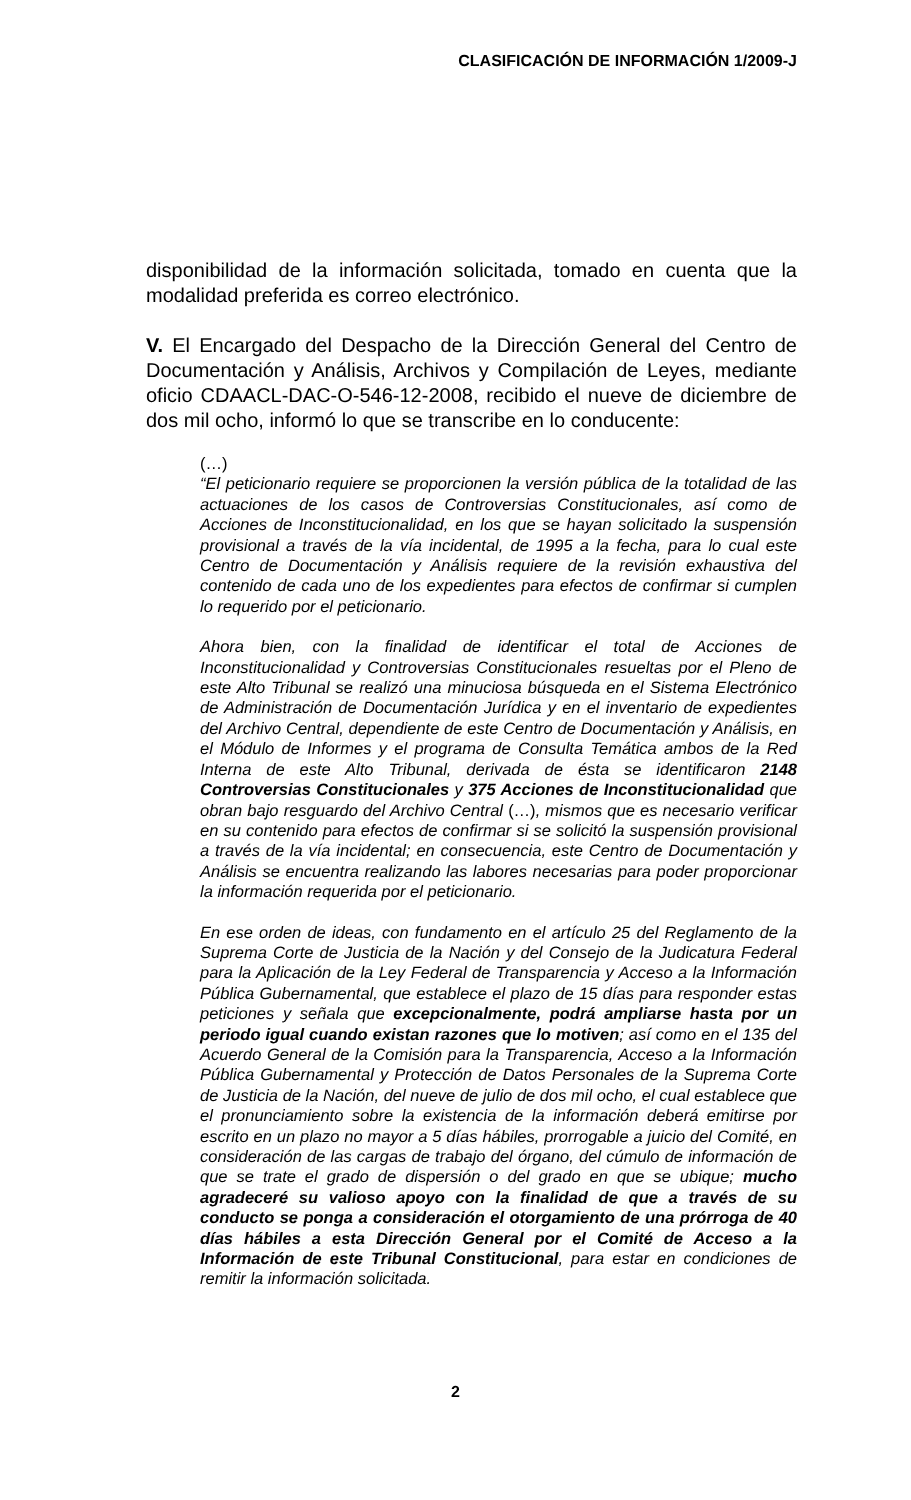CLASIFICACIÓN DE INFORMACIÓN 1/2009-J
disponibilidad de la información solicitada, tomado en cuenta que la modalidad preferida es correo electrónico.
V. El Encargado del Despacho de la Dirección General del Centro de Documentación y Análisis, Archivos y Compilación de Leyes, mediante oficio CDAACL-DAC-O-546-12-2008, recibido el nueve de diciembre de dos mil ocho, informó lo que se transcribe en lo conducente:
(…)
“El peticionario requiere se proporcionen la versión pública de la totalidad de las actuaciones de los casos de Controversias Constitucionales, así como de Acciones de Inconstitucionalidad, en los que se hayan solicitado la suspensión provisional a través de la vía incidental, de 1995 a la fecha, para lo cual este Centro de Documentación y Análisis requiere de la revisión exhaustiva del contenido de cada uno de los expedientes para efectos de confirmar si cumplen lo requerido por el peticionario.
Ahora bien, con la finalidad de identificar el total de Acciones de Inconstitucionalidad y Controversias Constitucionales resueltas por el Pleno de este Alto Tribunal se realizó una minuciosa búsqueda en el Sistema Electrónico de Administración de Documentación Jurídica y en el inventario de expedientes del Archivo Central, dependiente de este Centro de Documentación y Análisis, en el Módulo de Informes y el programa de Consulta Temática ambos de la Red Interna de este Alto Tribunal, derivada de ésta se identificaron 2148 Controversias Constitucionales y 375 Acciones de Inconstitucionalidad que obran bajo resguardo del Archivo Central (…), mismos que es necesario verificar en su contenido para efectos de confirmar si se solicitó la suspensión provisional a través de la vía incidental; en consecuencia, este Centro de Documentación y Análisis se encuentra realizando las labores necesarias para poder proporcionar la información requerida por el peticionario.
En ese orden de ideas, con fundamento en el artículo 25 del Reglamento de la Suprema Corte de Justicia de la Nación y del Consejo de la Judicatura Federal para la Aplicación de la Ley Federal de Transparencia y Acceso a la Información Pública Gubernamental, que establece el plazo de 15 días para responder estas peticiones y señala que excepcionalmente, podrá ampliarse hasta por un periodo igual cuando existan razones que lo motiven; así como en el 135 del Acuerdo General de la Comisión para la Transparencia, Acceso a la Información Pública Gubernamental y Protección de Datos Personales de la Suprema Corte de Justicia de la Nación, del nueve de julio de dos mil ocho, el cual establece que el pronunciamiento sobre la existencia de la información deberá emitirse por escrito en un plazo no mayor a 5 días hábiles, prorrogable a juicio del Comité, en consideración de las cargas de trabajo del órgano, del cúmulo de información de que se trate el grado de dispersión o del grado en que se ubique; mucho agradeceré su valioso apoyo con la finalidad de que a través de su conducto se ponga a consideración el otorgamiento de una prórroga de 40 días hábiles a esta Dirección General por el Comité de Acceso a la Información de este Tribunal Constitucional, para estar en condiciones de remitir la información solicitada.
2